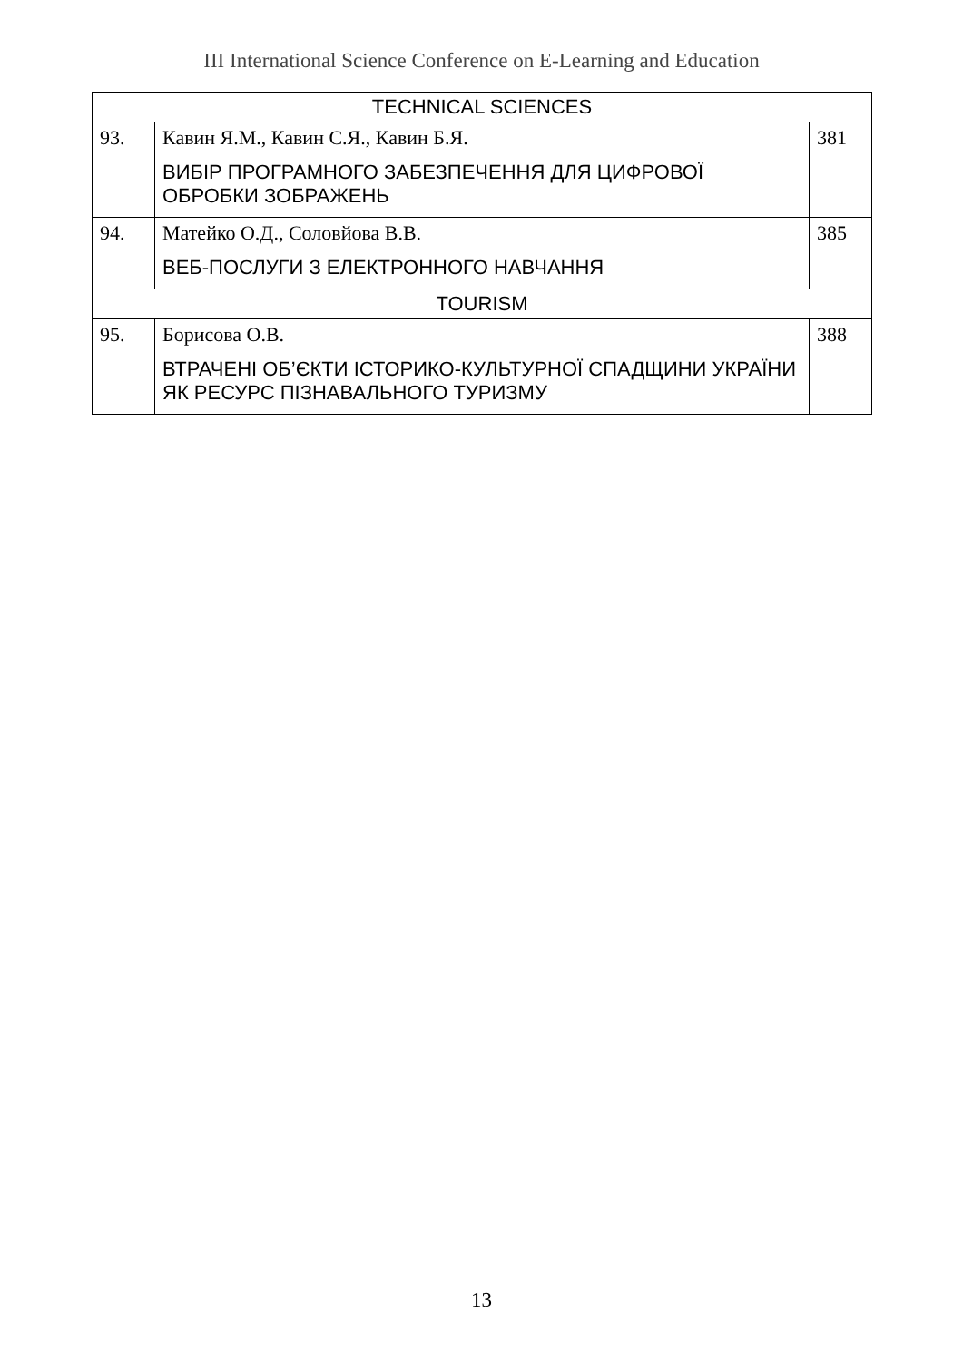III International Science Conference on E-Learning and Education
| TECHNICAL SCIENCES | | |
| 93. | Кавин Я.М., Кавин С.Я., Кавин Б.Я. ВИБІР ПРОГРАМНОГО ЗАБЕЗПЕЧЕННЯ ДЛЯ ЦИФРОВОЇ ОБРОБКИ ЗОБРАЖЕНЬ | 381 |
| 94. | Матейко О.Д., Соловйова В.В. ВЕБ-ПОСЛУГИ З ЕЛЕКТРОННОГО НАВЧАННЯ | 385 |
| TOURISM | | |
| 95. | Борисова О.В. ВТРАЧЕНІ ОБ’ЄКТИ ІСТОРИКО-КУЛЬТУРНОЇ СПАДЩИНИ УКРАЇНИ ЯК РЕСУРС ПІЗНАВАЛЬНОГО ТУРИЗМУ | 388 |
13